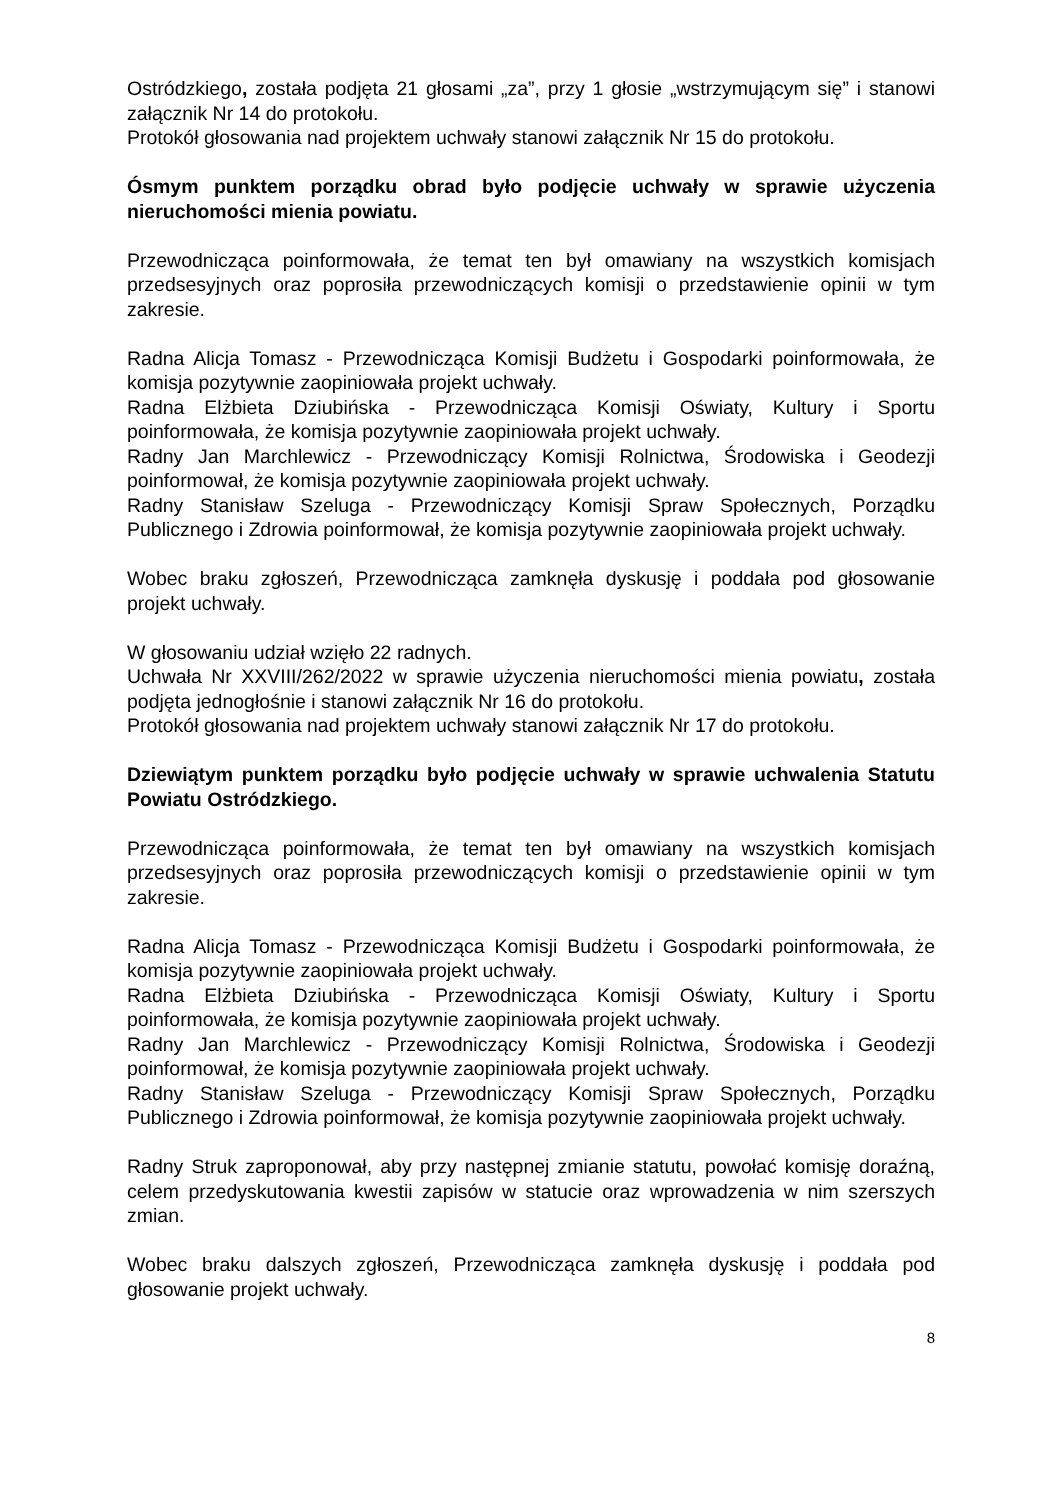Ostródzkiego, została podjęta 21 głosami „za”, przy 1 głosie „wstrzymującym się” i stanowi załącznik Nr 14 do protokołu.
Protokół głosowania nad projektem uchwały stanowi załącznik Nr 15 do protokołu.
Ósmym punktem porządku obrad było podjęcie uchwały w sprawie użyczenia nieruchomości mienia powiatu.
Przewodnicząca poinformowała, że temat ten był omawiany na wszystkich komisjach przedsesyjnych oraz poprosiła przewodniczących komisji o przedstawienie opinii w tym zakresie.
Radna Alicja Tomasz - Przewodnicząca Komisji Budżetu i Gospodarki poinformowała, że komisja pozytywnie zaopiniowała projekt uchwały.
Radna Elżbieta Dziubińska - Przewodnicząca Komisji Oświaty, Kultury i Sportu poinformowała, że komisja pozytywnie zaopiniowała projekt uchwały.
Radny Jan Marchlewicz - Przewodniczący Komisji Rolnictwa, Środowiska i Geodezji poinformował, że komisja pozytywnie zaopiniowała projekt uchwały.
Radny Stanisław Szeluga - Przewodniczący Komisji Spraw Społecznych, Porządku Publicznego i Zdrowia poinformował, że komisja pozytywnie zaopiniowała projekt uchwały.
Wobec braku zgłoszeń, Przewodnicząca zamknęła dyskusję i poddała pod głosowanie projekt uchwały.
W głosowaniu udział wzięło 22 radnych.
Uchwała Nr XXVIII/262/2022 w sprawie użyczenia nieruchomości mienia powiatu, została podjęta jednogłośnie i stanowi załącznik Nr 16 do protokołu.
Protokół głosowania nad projektem uchwały stanowi załącznik Nr 17 do protokołu.
Dziewiątym punktem porządku było podjęcie uchwały w sprawie uchwalenia Statutu Powiatu Ostródzkiego.
Przewodnicząca poinformowała, że temat ten był omawiany na wszystkich komisjach przedsesyjnych oraz poprosiła przewodniczących komisji o przedstawienie opinii w tym zakresie.
Radna Alicja Tomasz - Przewodnicząca Komisji Budżetu i Gospodarki poinformowała, że komisja pozytywnie zaopiniowała projekt uchwały.
Radna Elżbieta Dziubińska - Przewodnicząca Komisji Oświaty, Kultury i Sportu poinformowała, że komisja pozytywnie zaopiniowała projekt uchwały.
Radny Jan Marchlewicz - Przewodniczący Komisji Rolnictwa, Środowiska i Geodezji poinformował, że komisja pozytywnie zaopiniowała projekt uchwały.
Radny Stanisław Szeluga - Przewodniczący Komisji Spraw Społecznych, Porządku Publicznego i Zdrowia poinformował, że komisja pozytywnie zaopiniowała projekt uchwały.
Radny Struk zaproponował, aby przy następnej zmianie statutu, powołać komisję doraźną, celem przedyskutowania kwestii zapisów w statucie oraz wprowadzenia w nim szerszych zmian.
Wobec braku dalszych zgłoszeń, Przewodnicząca zamknęła dyskusję i poddała pod głosowanie projekt uchwały.
8